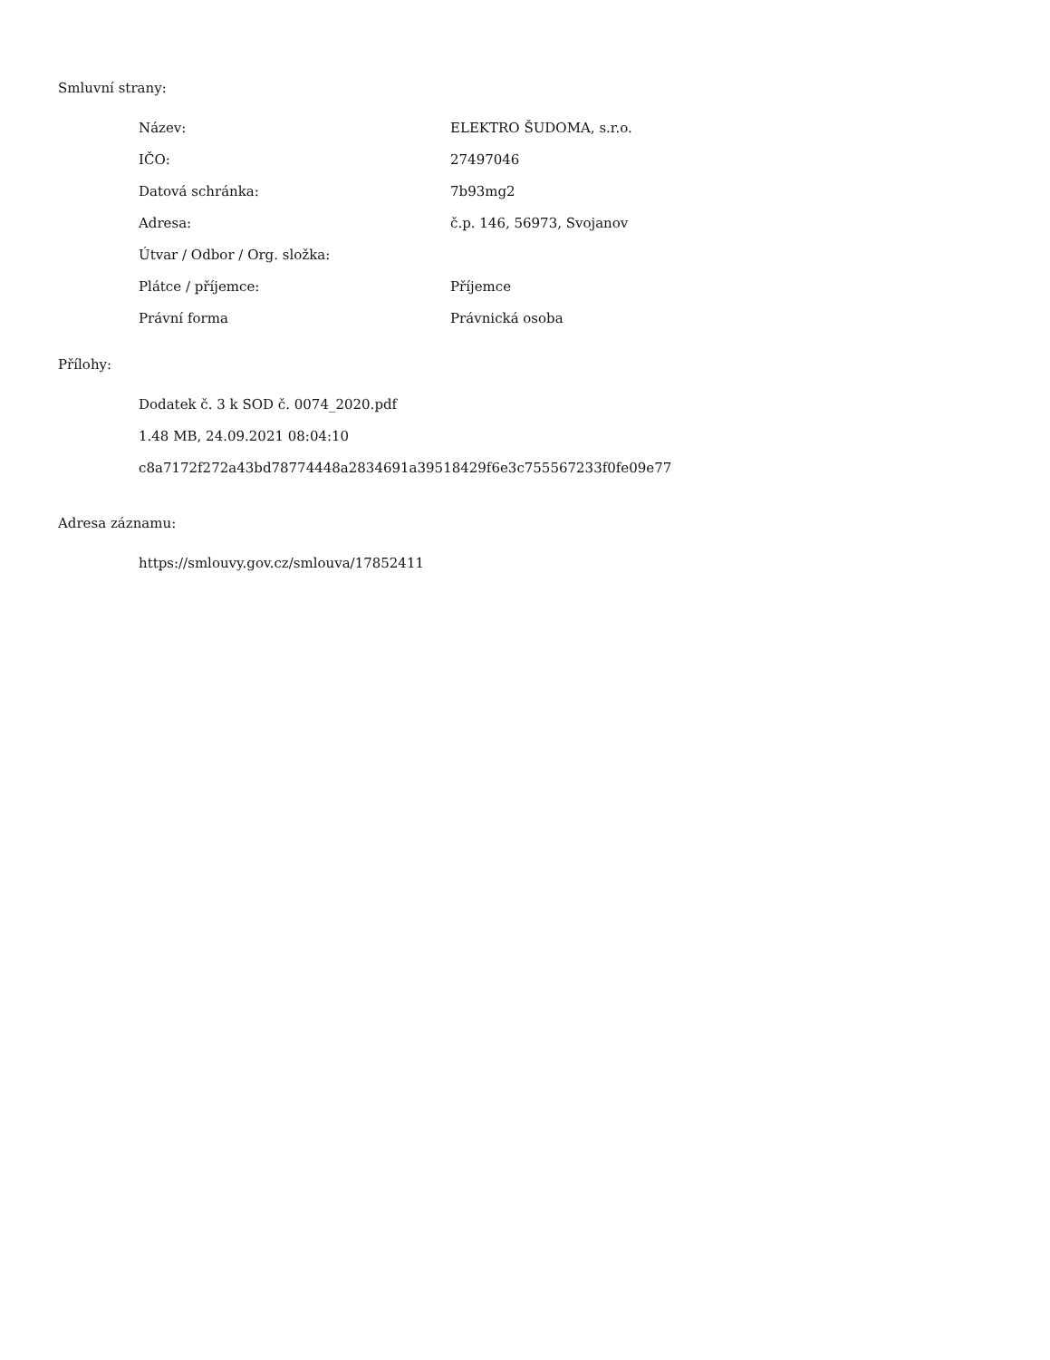Smluvní strany:
| Název: | ELEKTRO ŠUDOMA, s.r.o. |
| IČO: | 27497046 |
| Datová schránka: | 7b93mg2 |
| Adresa: | č.p. 146, 56973, Svojanov |
| Útvar / Odbor / Org. složka: | |
| Plátce / příjemce: | Příjemce |
| Právní forma | Právnická osoba |
Přílohy:
Dodatek č. 3 k SOD č. 0074_2020.pdf
1.48 MB, 24.09.2021 08:04:10
c8a7172f272a43bd78774448a2834691a39518429f6e3c755567233f0fe09e77
Adresa záznamu:
https://smlouvy.gov.cz/smlouva/17852411